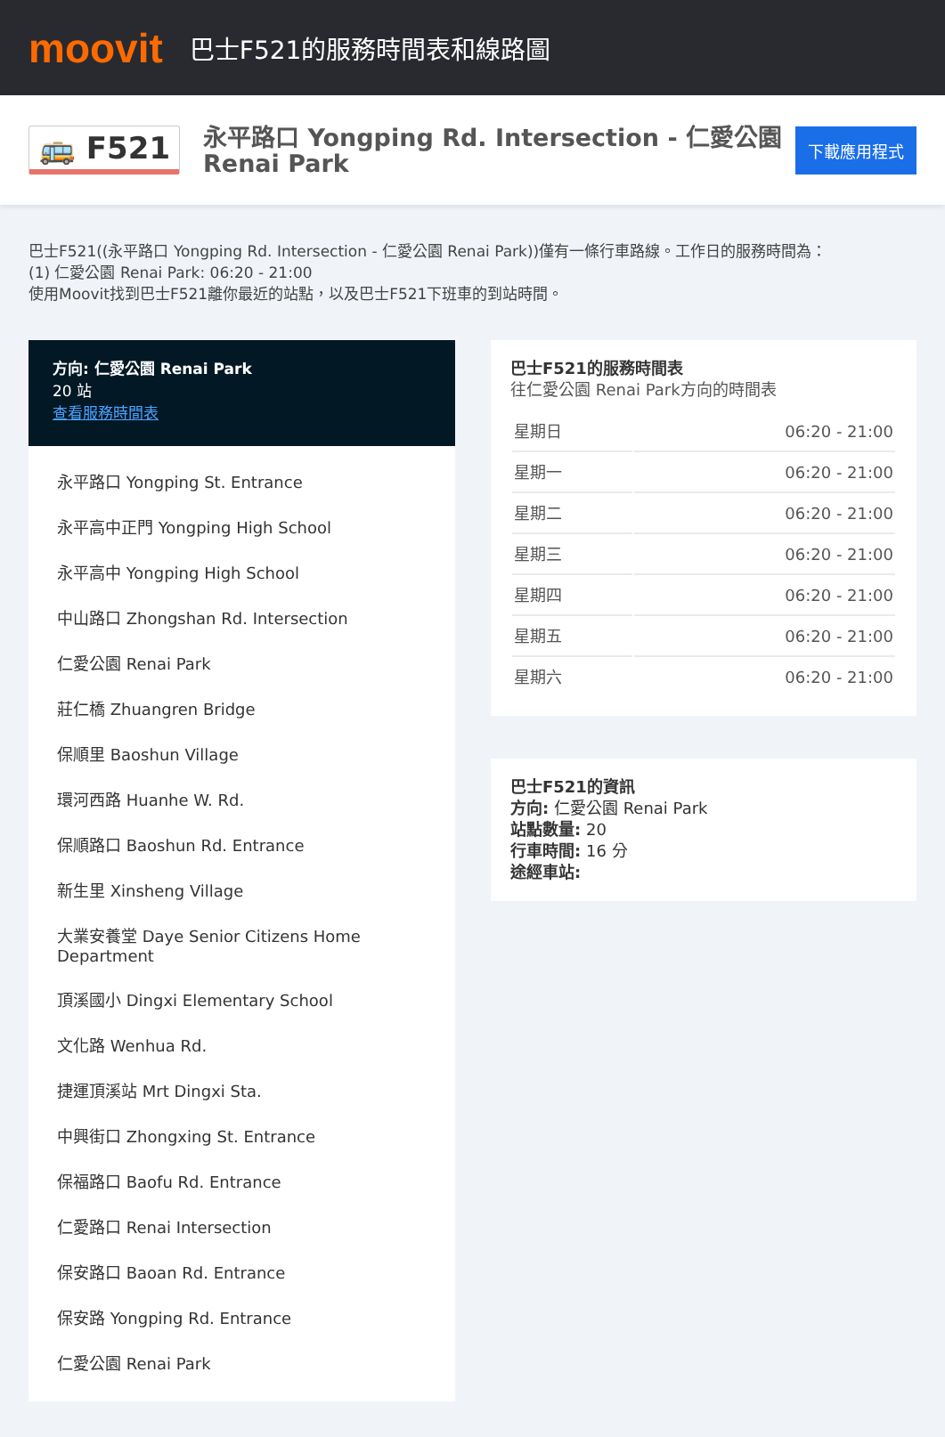moovit
巴士F521的服務時間表和線路圖
🚌 F521
永平路口 Yongping Rd. Intersection - 仁愛公園 Renai Park
下載應用程式
巴士F521((永平路口 Yongping Rd. Intersection - 仁愛公園 Renai Park))僅有一條行車路線。工作日的服務時間為：
(1) 仁愛公園 Renai Park: 06:20 - 21:00
使用Moovit找到巴士F521離你最近的站點，以及巴士F521下班車的到站時間。
方向: 仁愛公園 Renai Park
20 站
查看服務時間表
永平路口 Yongping St. Entrance
永平高中正門 Yongping High School
永平高中 Yongping High School
中山路口 Zhongshan Rd. Intersection
仁愛公園 Renai Park
莊仁橋 Zhuangren Bridge
保順里 Baoshun Village
環河西路 Huanhe W. Rd.
保順路口 Baoshun Rd. Entrance
新生里 Xinsheng Village
大業安養堂 Daye Senior Citizens Home Department
頂溪國小 Dingxi Elementary School
文化路 Wenhua Rd.
捷運頂溪站 Mrt Dingxi Sta.
中興街口 Zhongxing St. Entrance
保福路口 Baofu Rd. Entrance
仁愛路口 Renai Intersection
保安路口 Baoan Rd. Entrance
保安路 Yongping Rd. Entrance
仁愛公園 Renai Park
巴士F521的服務時間表
往仁愛公園 Renai Park方向的時間表
| 星期日 | 06:20 - 21:00 |
| 星期一 | 06:20 - 21:00 |
| 星期二 | 06:20 - 21:00 |
| 星期三 | 06:20 - 21:00 |
| 星期四 | 06:20 - 21:00 |
| 星期五 | 06:20 - 21:00 |
| 星期六 | 06:20 - 21:00 |
巴士F521的資訊
方向: 仁愛公園 Renai Park
站點數量: 20
行車時間: 16 分
途經車站: